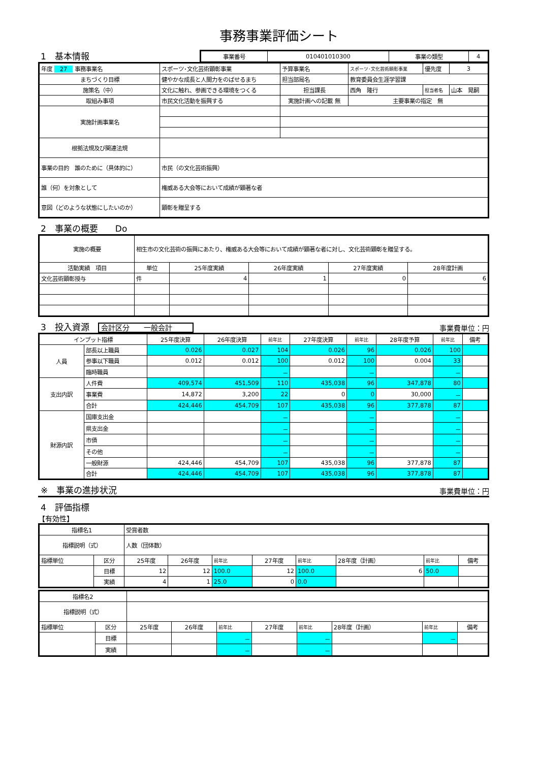事務事業評価シート
1　基本情報
| 事業番号 | 010401010300 | 事業の類型 | 4 |
| 年度 27 事務事業名 | スポーツ･文化芸術顕彰事業 | 予算事業名 | スポーツ･文化芸術顕彰事業 | 優先度 | 3 |
| まちづくり目標 | 健やかな成長と人間力をのばせるまち | 担当部局名 | 教育委員会生涯学習課 | | |
| 施策名（中） | 文化に触れ、参画できる環境をつくる | 担当課長 | 西角 隆行 | 担当者名 | 山本 晃嗣 |
| 取組み事項 | 市民文化活動を振興する | 実施計画への記載 無 | 主要事業の指定 無 | | |
| 実施計画事業名 | | | | | |
| 根拠法規及び関連法規 | | | | | |
| 事業の目的 誰のために（具体的に） | 市民（の文化芸術振興） | | | | |
| 誰（何）を対象として | 権威ある大会等において成績が顕著な者 | | | | |
| 意図（どのような状態にしたいのか） | 顕彰を贈呈する | | | | |
2　事業の概要　　Do
| 実施の概要 | 相生市の文化芸術の振興にあたり、権威ある大会等において成績が顕著な者に対し、文化芸術顕彰を贈呈する。 | | | | |
| 活動実績 項目 | 単位 | 25年度実績 | 26年度実績 | 27年度実績 | 28年度計画 |
| 文化芸術顕彰授与 | 件 | 4 | 1 | 0 | 6 |
3　投入資源　会計区分　　一般会計
事業費単位：円
| インプット指標 | | 25年度決算 | 26年度決算 | 前年比 | 27年度決算 | 前年比 | 28年度予算 | 前年比 | 備考 |
| --- | --- | --- | --- | --- | --- | --- | --- | --- | --- |
| 人員 | 部長以上職員 | 0.026 | 0.027 | 104 | 0.026 | 96 | 0.026 | 100 | |
| | 参事以下職員 | 0.012 | 0.012 | 100 | 0.012 | 100 | 0.004 | 33 | |
| | 臨時職員 | | | － | | － | | － | |
| 支出内訳 | 人件費 | 409,574 | 451,509 | 110 | 435,038 | 96 | 347,878 | 80 | |
| | 事業費 | 14,872 | 3,200 | 22 | 0 | 0 | 30,000 | － | |
| | 合計 | 424,446 | 454,709 | 107 | 435,038 | 96 | 377,878 | 87 | |
| 財源内訳 | 国庫支出金 | | | － | | － | | － | |
| | 県支出金 | | | － | | － | | － | |
| | 市債 | | | － | | － | | － | |
| | その他 | | | － | | － | | － | |
| | 一般財源 | 424,446 | 454,709 | 107 | 435,038 | 96 | 377,878 | 87 | |
| | 合計 | 424,446 | 454,709 | 107 | 435,038 | 96 | 377,878 | 87 | |
※　事業の進捗状況
事業費単位：円
4　評価指標
【有効性】
| 指標名1 | | 受賞者数 | | | | | | | |
| 指標説明（式） | | 人数（団体数） | | | | | | | |
| 指標単位 | 区分 | 25年度 | 26年度 | 前年比 | 27年度 | 前年比 | 28年度（計画） | 前年比 | 備考 |
| | 目標 | 12 | 12 | 100.0 | 12 | 100.0 | 6 | 50.0 | |
| | 実績 | 4 | 1 | 25.0 | 0 | 0.0 | | | |
| 指標名2 | | | | | | | | | |
| 指標説明（式） | | | | | | | | | |
| 指標単位 | 区分 | 25年度 | 26年度 | 前年比 | 27年度 | 前年比 | 28年度（計画） | 前年比 | 備考 |
| | 目標 | | | － | | － | | － | |
| | 実績 | | | － | | － | | | |